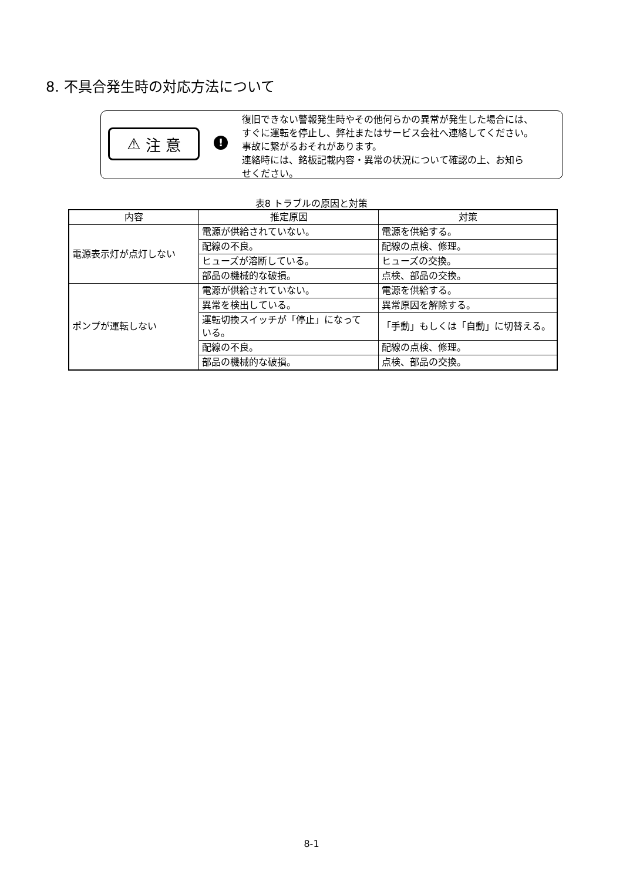8. 不具合発生時の対応方法について
⚠ 注 意
!
復旧できない警報発生時やその他何らかの異常が発生した場合には、
すぐに運転を停止し、弊社またはサービス会社へ連絡してください。
事故に繋がるおそれがあります。
連絡時には、銘板記載内容・異常の状況について確認の上、お知ら
せください。
表8 トラブルの原因と対策
| 内容 | 推定原因 | 対策 |
| --- | --- | --- |
| 電源表示灯が点灯しない | 電源が供給されていない。 | 電源を供給する。 |
| | 配線の不良。 | 配線の点検、修理。 |
| | ヒューズが溶断している。 | ヒューズの交換。 |
| | 部品の機械的な破損。 | 点検、部品の交換。 |
| ポンプが運転しない | 電源が供給されていない。 | 電源を供給する。 |
| | 異常を検出している。 | 異常原因を解除する。 |
| | 運転切換スイッチが「停止」になって いる。 | 「手動」もしくは「自動」に切替える。 |
| | 配線の不良。 | 配線の点検、修理。 |
| | 部品の機械的な破損。 | 点検、部品の交換。 |
8-1